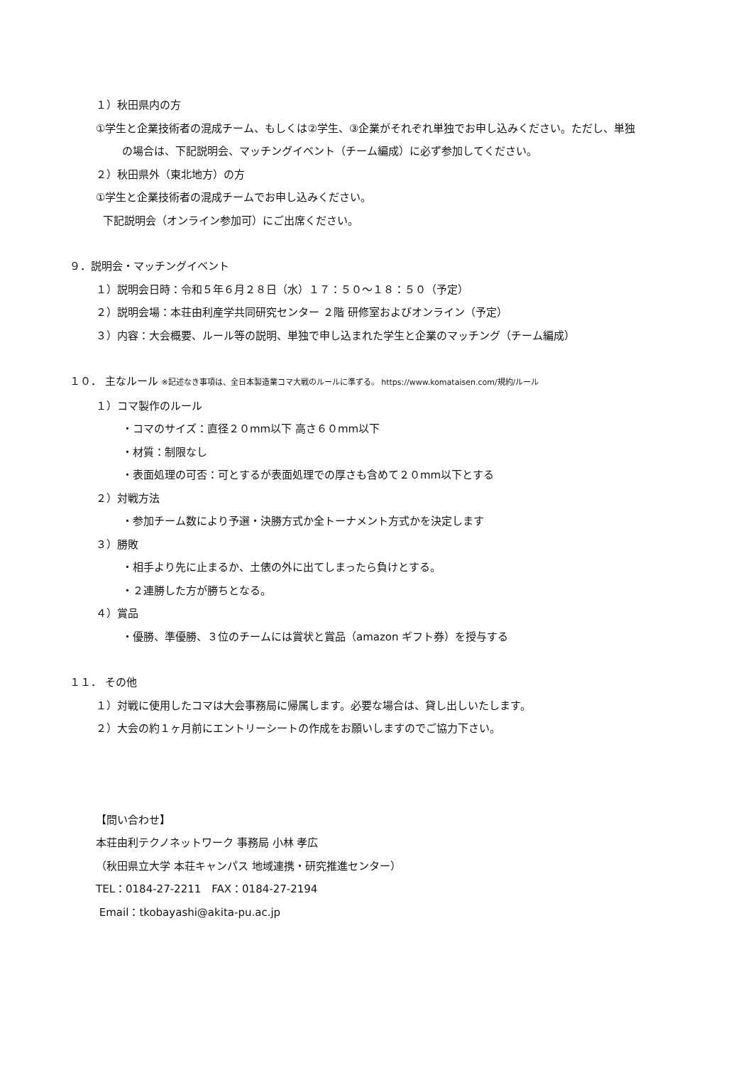１）秋田県内の方
①学生と企業技術者の混成チーム、もしくは②学生、③企業がそれぞれ単独でお申し込みください。ただし、単独
の場合は、下記説明会、マッチングイベント（チーム編成）に必ず参加してください。
２）秋田県外（東北地方）の方
①学生と企業技術者の混成チームでお申し込みください。
下記説明会（オンライン参加可）にご出席ください。
９．説明会・マッチングイベント
１）説明会日時：令和５年６月２８日（水）１７：５０～１８：５０（予定）
２）説明会場：本荘由利産学共同研究センター ２階 研修室およびオンライン（予定）
３）内容：大会概要、ルール等の説明、単独で申し込まれた学生と企業のマッチング（チーム編成）
１０． 主なルール ※記述なき事項は、全日本製造業コマ大戦のルールに準ずる。 https://www.komataisen.com/規約/ルール
１）コマ製作のルール
・コマのサイズ：直径２０mm以下 高さ６０mm以下
・材質：制限なし
・表面処理の可否：可とするが表面処理での厚さも含めて２０mm以下とする
２）対戦方法
・参加チーム数により予選・決勝方式か全トーナメント方式かを決定します
３）勝敗
・相手より先に止まるか、土俵の外に出てしまったら負けとする。
・２連勝した方が勝ちとなる。
４）賞品
・優勝、準優勝、３位のチームには賞状と賞品（amazon ギフト券）を授与する
１１． その他
１）対戦に使用したコマは大会事務局に帰属します。必要な場合は、貸し出しいたします。
２）大会の約１ヶ月前にエントリーシートの作成をお願いしますのでご協力下さい。
【問い合わせ】
本荘由利テクノネットワーク 事務局 小林 孝広
（秋田県立大学 本荘キャンパス 地域連携・研究推進センター）
TEL：0184-27-2211　FAX：0184-27-2194
Email：tkobayashi@akita-pu.ac.jp